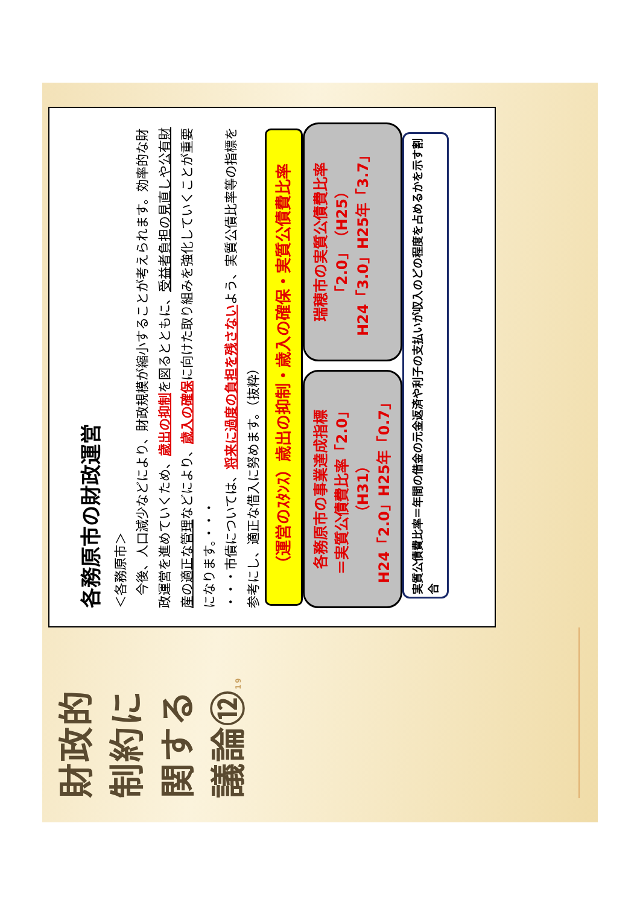財政的制約に関する議論⑫ 19
各務原市の財政運営
＜各務原市＞
　今後、人口減少などにより、財政規模が縮小することが考えられます。効率的な財政運営を進めていくため、歳出の抑制を図るとともに、受益者負担の見直しや公有財産の適正な管理などにより、歳入の確保に向けた取り組みを強化していくことが重要になります。・・・
・・・市債については、将来に過度の負担を残さないよう、実質公債比率等の指標を参考にし、適正な借入に努めます。（抜粋）
（運営のｽﾀﾝｽ）歳出の抑制・歳入の確保・実質公債費比率
各務原市の事業達成指標
＝実質公債費比率「2.0」
（H31）
H24「2.0」H25年「0.7」
瑞穂市の実質公債費比率
「2.0」（H25）
H24「3.0」H25年「3.7」
実質公債費比率＝年間の借金の元金返済や利子の支払いが収入のどの程度を占めるかを示す割合